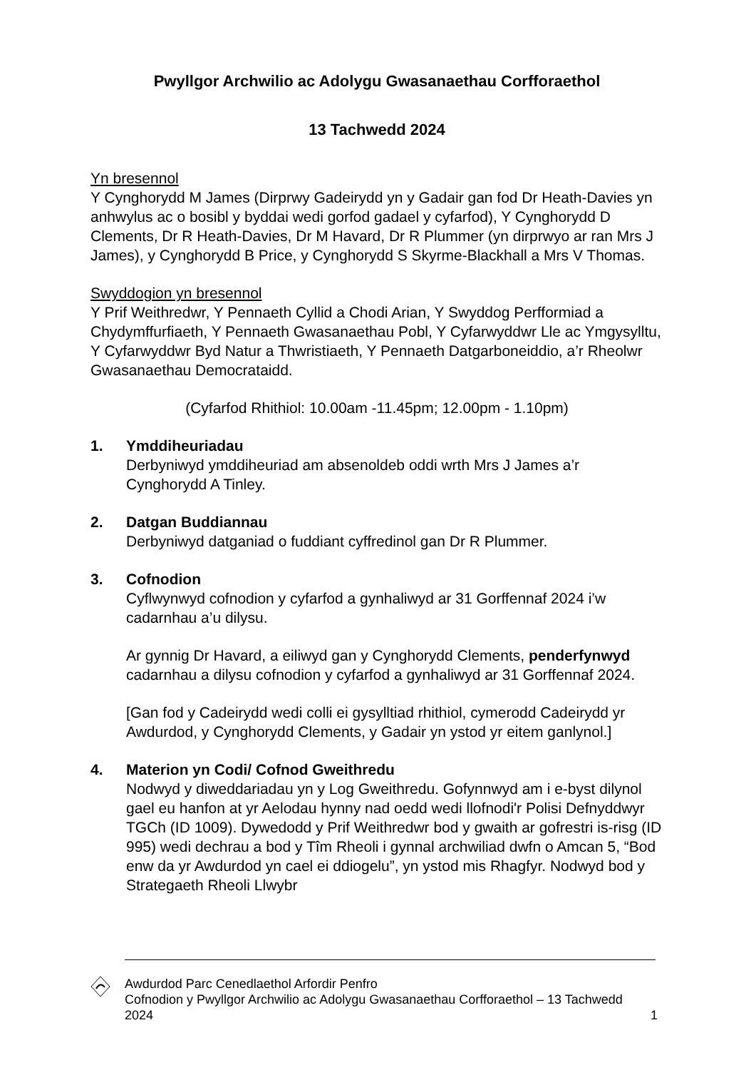Pwyllgor Archwilio ac Adolygu Gwasanaethau Corfforaethol
13 Tachwedd 2024
Yn bresennol
Y Cynghorydd M James (Dirprwy Gadeirydd yn y Gadair gan fod Dr Heath-Davies yn anhwylus ac o bosibl y byddai wedi gorfod gadael y cyfarfod), Y Cynghorydd D Clements, Dr R Heath-Davies, Dr M Havard, Dr R Plummer (yn dirprwyo ar ran Mrs J James), y Cynghorydd B Price, y Cynghorydd S Skyrme-Blackhall a Mrs V Thomas.
Swyddogion yn bresennol
Y Prif Weithredwr, Y Pennaeth Cyllid a Chodi Arian, Y Swyddog Perfformiad a Chydymffurfiaeth, Y Pennaeth Gwasanaethau Pobl, Y Cyfarwyddwr Lle ac Ymgysylltu, Y Cyfarwyddwr Byd Natur a Thwristiaeth, Y Pennaeth Datgarboneiddio, a’r Rheolwr Gwasanaethau Democrataidd.
(Cyfarfod Rhithiol: 10.00am -11.45pm; 12.00pm - 1.10pm)
1. Ymddiheuriadau
Derbyniwyd ymddiheuriad am absenoldeb oddi wrth Mrs J James a’r Cynghorydd A Tinley.
2. Datgan Buddiannau
Derbyniwyd datganiad o fuddiant cyffredinol gan Dr R Plummer.
3. Cofnodion
Cyflwynwyd cofnodion y cyfarfod a gynhaliwyd ar 31 Gorffennaf 2024 i’w cadarnhau a’u dilysu.
Ar gynnig Dr Havard, a eiliwyd gan y Cynghorydd Clements, penderfynwyd cadarnhau a dilysu cofnodion y cyfarfod a gynhaliwyd ar 31 Gorffennaf 2024.
[Gan fod y Cadeirydd wedi colli ei gysylltiad rhithiol, cymerodd Cadeirydd yr Awdurdod, y Cynghorydd Clements, y Gadair yn ystod yr eitem ganlynol.]
4. Materion yn Codi/ Cofnod Gweithredu
Nodwyd y diweddariadau yn y Log Gweithredu. Gofynnwyd am i e-byst dilynol gael eu hanfon at yr Aelodau hynny nad oedd wedi llofnodi'r Polisi Defnyddwyr TGCh (ID 1009). Dywedodd y Prif Weithredwr bod y gwaith ar gofrestri is-risg (ID 995) wedi dechrau a bod y Tîm Rheoli i gynnal archwiliad dwfn o Amcan 5, “Bod enw da yr Awdurdod yn cael ei ddiogelu”, yn ystod mis Rhagfyr. Nodwyd bod y Strategaeth Rheoli Llwybr
Awdurdod Parc Cenedlaethol Arfordir Penfro
Cofnodion y Pwyllgor Archwilio ac Adolygu Gwasanaethau Corfforaethol – 13 Tachwedd 2024
1